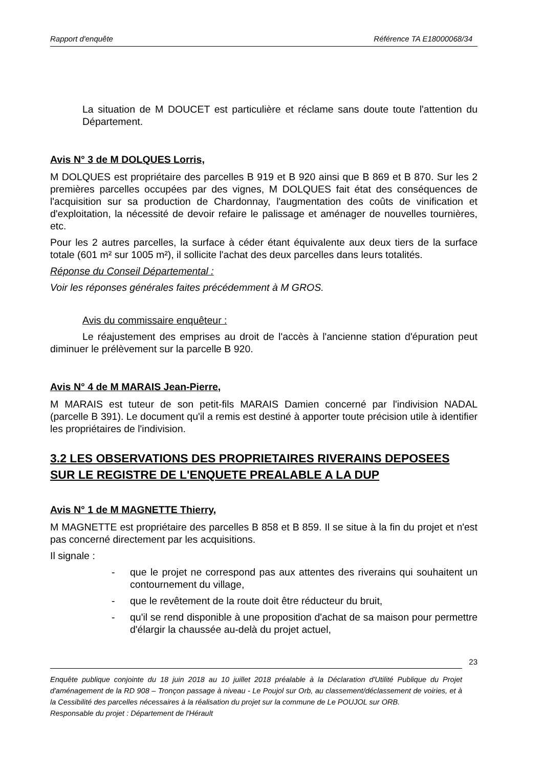Rapport d'enquête Référence TA E18000068/34
La situation de M DOUCET est particulière et réclame sans doute toute l'attention du Département.
Avis N° 3 de M DOLQUES Lorris,
M DOLQUES est propriétaire des parcelles B 919 et B 920 ainsi que B 869 et B 870. Sur les 2 premières parcelles occupées par des vignes, M DOLQUES fait état des conséquences de l'acquisition sur sa production de Chardonnay, l'augmentation des coûts de vinification et d'exploitation, la nécessité de devoir refaire le palissage et aménager de nouvelles tournières, etc.
Pour les 2 autres parcelles, la surface à céder étant équivalente aux deux tiers de la surface totale (601 m² sur 1005 m²), il sollicite l'achat des deux parcelles dans leurs totalités.
Réponse du Conseil Départemental :
Voir les réponses générales faites précédemment à M GROS.
Avis du commissaire enquêteur :
Le réajustement des emprises au droit de l'accès à l'ancienne station d'épuration peut diminuer le prélèvement sur la parcelle B 920.
Avis N° 4 de M MARAIS Jean-Pierre,
M MARAIS est tuteur de son petit-fils MARAIS Damien concerné par l'indivision NADAL (parcelle B 391). Le document qu'il a remis est destiné à apporter toute précision utile à identifier les propriétaires de l'indivision.
3.2 LES OBSERVATIONS DES PROPRIETAIRES RIVERAINS DEPOSEES SUR LE REGISTRE DE L'ENQUETE PREALABLE A LA DUP
Avis N° 1 de M MAGNETTE Thierry,
M MAGNETTE est propriétaire des parcelles B 858 et B 859. Il se situe à la fin du projet et n'est pas concerné directement par les acquisitions.
Il signale :
- que le projet ne correspond pas aux attentes des riverains qui souhaitent un contournement du village,
- que le revêtement de la route doit être réducteur du bruit,
- qu'il se rend disponible à une proposition d'achat de sa maison pour permettre d'élargir la chaussée au-delà du projet actuel,
23
Enquête publique conjointe du 18 juin 2018 au 10 juillet 2018 préalable à la Déclaration d'Utilité Publique du Projet d'aménagement de la RD 908 – Tronçon passage à niveau - Le Poujol sur Orb, au classement/déclassement de voiries, et à la Cessibilité des parcelles nécessaires à la réalisation du projet sur la commune de Le POUJOL sur ORB.
Responsable du projet : Département de l'Hérault